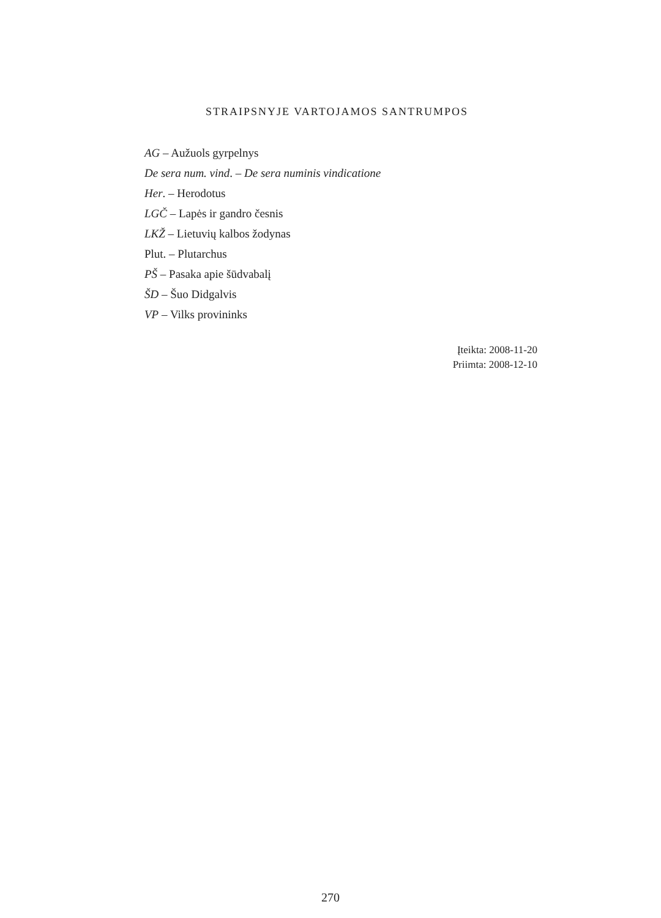STRAIPSNYJE VARTOJAMOS SANTRUMPOS
AG – Aužuols gyrpelnys
De sera num. vind. – De sera numinis vindicatione
Her. – Herodotus
LGČ – Lapės ir gandro česnis
LKŽ – Lietuvių kalbos žodynas
Plut. – Plutarchus
PŠ – Pasaka apie šūdvabalį
ŠD – Šuo Didgalvis
VP – Vilks provininks
Įteikta: 2008-11-20
Priimta: 2008-12-10
270